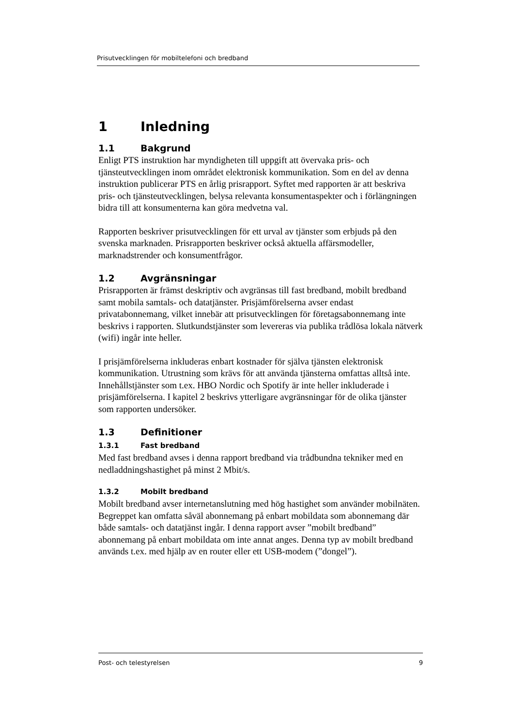Prisutvecklingen för mobiltelefoni och bredband
1 Inledning
1.1 Bakgrund
Enligt PTS instruktion har myndigheten till uppgift att övervaka pris- och tjänsteutvecklingen inom området elektronisk kommunikation. Som en del av denna instruktion publicerar PTS en årlig prisrapport. Syftet med rapporten är att beskriva pris- och tjänsteutvecklingen, belysa relevanta konsumentaspekter och i förlängningen bidra till att konsumenterna kan göra medvetna val.
Rapporten beskriver prisutvecklingen för ett urval av tjänster som erbjuds på den svenska marknaden. Prisrapporten beskriver också aktuella affärsmodeller, marknadstrender och konsumentfrågor.
1.2 Avgränsningar
Prisrapporten är främst deskriptiv och avgränsas till fast bredband, mobilt bredband samt mobila samtals- och datatjänster. Prisjämförelserna avser endast privatabonnemang, vilket innebär att prisutvecklingen för företagsabonnemang inte beskrivs i rapporten. Slutkundstjänster som levereras via publika trådlösa lokala nätverk (wifi) ingår inte heller.
I prisjämförelserna inkluderas enbart kostnader för själva tjänsten elektronisk kommunikation. Utrustning som krävs för att använda tjänsterna omfattas alltså inte. Innehållstjänster som t.ex. HBO Nordic och Spotify är inte heller inkluderade i prisjämförelserna. I kapitel 2 beskrivs ytterligare avgränsningar för de olika tjänster som rapporten undersöker.
1.3 Definitioner
1.3.1 Fast bredband
Med fast bredband avses i denna rapport bredband via trådbundna tekniker med en nedladdningshastighet på minst 2 Mbit/s.
1.3.2 Mobilt bredband
Mobilt bredband avser internetanslutning med hög hastighet som använder mobilnäten. Begreppet kan omfatta såväl abonnemang på enbart mobildata som abonnemang där både samtals- och datatjänst ingår. I denna rapport avser ”mobilt bredband” abonnemang på enbart mobildata om inte annat anges. Denna typ av mobilt bredband används t.ex. med hjälp av en router eller ett USB-modem (”dongel”).
Post- och telestyrelsen 9